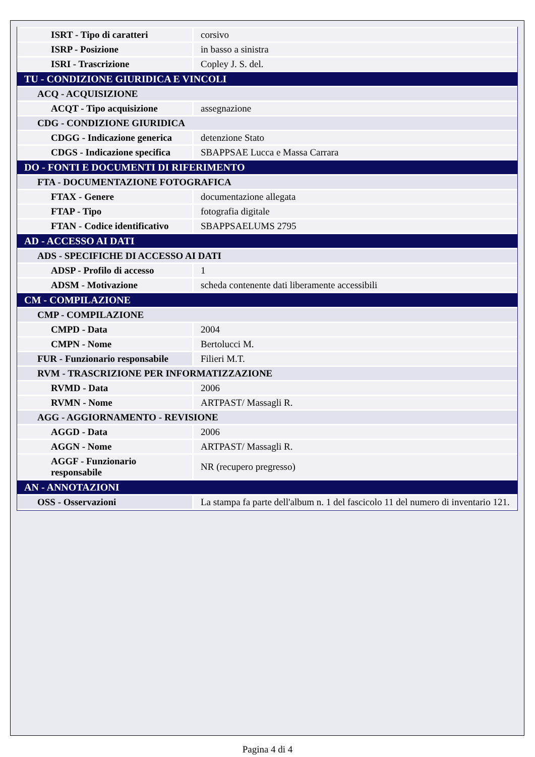| ISRT - Tipo di caratteri | corsivo |
| ISRP - Posizione | in basso a sinistra |
| ISRI - Trascrizione | Copley J. S. del. |
| TU - CONDIZIONE GIURIDICA E VINCOLI | |
| ACQ - ACQUISIZIONE | |
| ACQT - Tipo acquisizione | assegnazione |
| CDG - CONDIZIONE GIURIDICA | |
| CDGG - Indicazione generica | detenzione Stato |
| CDGS - Indicazione specifica | SBAPPSAE Lucca e Massa Carrara |
| DO - FONTI E DOCUMENTI DI RIFERIMENTO | |
| FTA - DOCUMENTAZIONE FOTOGRAFICA | |
| FTAX - Genere | documentazione allegata |
| FTAP - Tipo | fotografia digitale |
| FTAN - Codice identificativo | SBAPPSAELUMS 2795 |
| AD - ACCESSO AI DATI | |
| ADS - SPECIFICHE DI ACCESSO AI DATI | |
| ADSP - Profilo di accesso | 1 |
| ADSM - Motivazione | scheda contenente dati liberamente accessibili |
| CM - COMPILAZIONE | |
| CMP - COMPILAZIONE | |
| CMPD - Data | 2004 |
| CMPN - Nome | Bertolucci M. |
| FUR - Funzionario responsabile | Filieri M.T. |
| RVM - TRASCRIZIONE PER INFORMATIZZAZIONE | |
| RVMD - Data | 2006 |
| RVMN - Nome | ARTPAST/ Massagli R. |
| AGG - AGGIORNAMENTO - REVISIONE | |
| AGGD - Data | 2006 |
| AGGN - Nome | ARTPAST/ Massagli R. |
| AGGF - Funzionario responsabile | NR (recupero pregresso) |
| AN - ANNOTAZIONI | |
| OSS - Osservazioni | La stampa fa parte dell'album n. 1 del fascicolo 11 del numero di inventario 121. |
Pagina 4 di 4